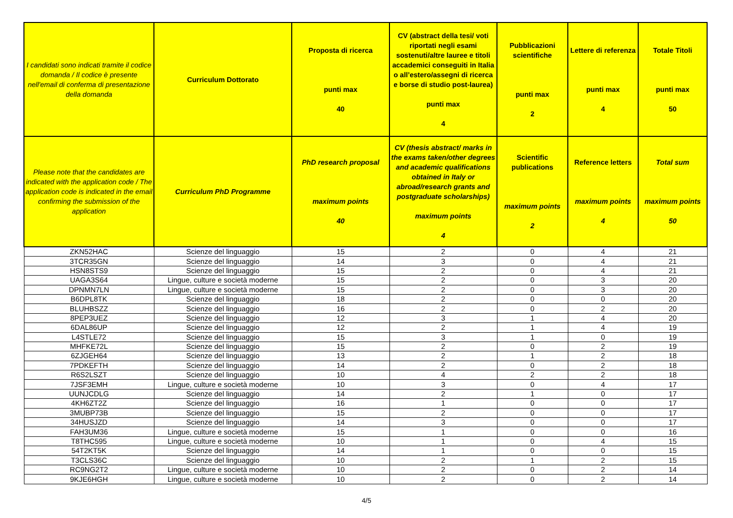| I candidati sono indicati tramite il codice domanda / Il codice è presente nell'email di conferma di presentazione della domanda | Curriculum Dottorato | Proposta di ricerca punti max 40 | CV (abstract della tesi/ voti riportati negli esami sostenuti/altre lauree e titoli accademici conseguiti in Italia o all’estero/assegni di ricerca e borse di studio post-laurea) punti max 4 | Pubblicazioni scientifiche punti max 2 | Lettere di referenza punti max 4 | Totale Titoli punti max 50 |
| --- | --- | --- | --- | --- | --- | --- |
| Please note that the candidates are indicated with the application code / The application code is indicated in the email confirming the submission of the application | Curriculum PhD Programme | PhD research proposal maximum points 40 | CV (thesis abstract/ marks in the exams taken/other degrees and academic qualifications obtained in Italy or abroad/research grants and postgraduate scholarships) maximum points 4 | Scientific publications maximum points 2 | Reference letters maximum points 4 | Total sum maximum points 50 |
| ZKN52HAC | Scienze del linguaggio | 15 | 2 | 0 | 4 | 21 |
| 3TCR35GN | Scienze del linguaggio | 14 | 3 | 0 | 4 | 21 |
| HSN8STS9 | Scienze del linguaggio | 15 | 2 | 0 | 4 | 21 |
| UAGA3S64 | Lingue, culture e società moderne | 15 | 2 | 0 | 3 | 20 |
| DPNMN7LN | Lingue, culture e società moderne | 15 | 2 | 0 | 3 | 20 |
| B6DPL8TK | Scienze del linguaggio | 18 | 2 | 0 | 0 | 20 |
| BLUHBSZZ | Scienze del linguaggio | 16 | 2 | 0 | 2 | 20 |
| 8PEP3UEZ | Scienze del linguaggio | 12 | 3 | 1 | 4 | 20 |
| 6DAL86UP | Scienze del linguaggio | 12 | 2 | 1 | 4 | 19 |
| L4STLE72 | Scienze del linguaggio | 15 | 3 | 1 | 0 | 19 |
| MHFKE72L | Scienze del linguaggio | 15 | 2 | 0 | 2 | 19 |
| 6ZJGEH64 | Scienze del linguaggio | 13 | 2 | 1 | 2 | 18 |
| 7PDKEFTH | Scienze del linguaggio | 14 | 2 | 0 | 2 | 18 |
| R6S2LSZT | Scienze del linguaggio | 10 | 4 | 2 | 2 | 18 |
| 7JSF3EMH | Lingue, culture e società moderne | 10 | 3 | 0 | 4 | 17 |
| UUNJCDLG | Scienze del linguaggio | 14 | 2 | 1 | 0 | 17 |
| 4KH6ZT2Z | Scienze del linguaggio | 16 | 1 | 0 | 0 | 17 |
| 3MUBP73B | Scienze del linguaggio | 15 | 2 | 0 | 0 | 17 |
| 34HUSJZD | Scienze del linguaggio | 14 | 3 | 0 | 0 | 17 |
| FAH3UM36 | Lingue, culture e società moderne | 15 | 1 | 0 | 0 | 16 |
| T8THC595 | Lingue, culture e società moderne | 10 | 1 | 0 | 4 | 15 |
| 54T2KT5K | Scienze del linguaggio | 14 | 1 | 0 | 0 | 15 |
| T3CLS36C | Scienze del linguaggio | 10 | 2 | 1 | 2 | 15 |
| RC9NG2T2 | Lingue, culture e società moderne | 10 | 2 | 0 | 2 | 14 |
| 9KJE6HGH | Lingue, culture e società moderne | 10 | 2 | 0 | 2 | 14 |
4/5